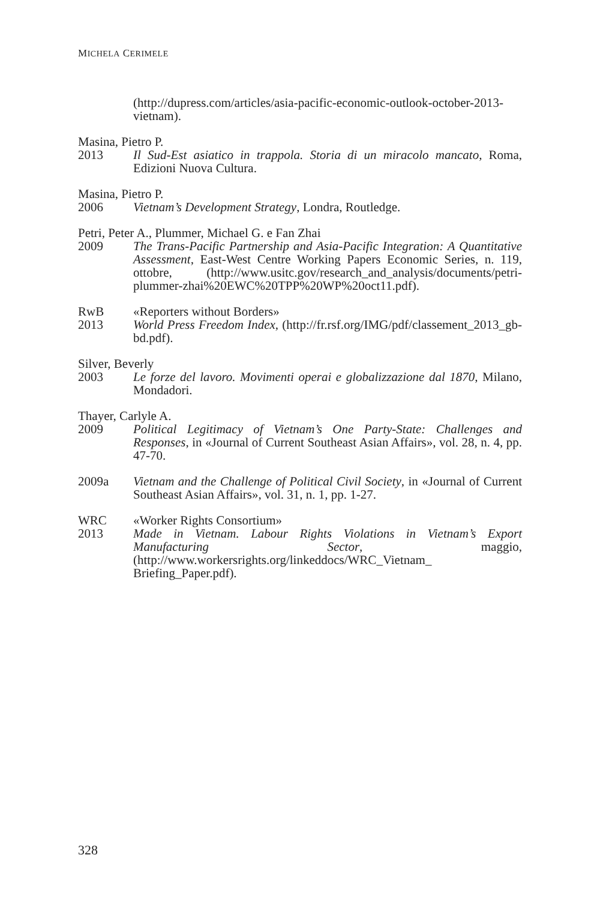MICHELA CERIMELE
(http://dupress.com/articles/asia-pacific-economic-outlook-october-2013-vietnam).
Masina, Pietro P.
2013 Il Sud-Est asiatico in trappola. Storia di un miracolo mancato, Roma, Edizioni Nuova Cultura.
Masina, Pietro P.
2006 Vietnam’s Development Strategy, Londra, Routledge.
Petri, Peter A., Plummer, Michael G. e Fan Zhai
2009 The Trans-Pacific Partnership and Asia-Pacific Integration: A Quantitative Assessment, East-West Centre Working Papers Economic Series, n. 119, ottobre, (http://www.usitc.gov/research_and_analysis/documents/petri-plummer-zhai%20EWC%20TPP%20WP%20oct11.pdf).
RwB «Reporters without Borders»
2013 World Press Freedom Index, (http://fr.rsf.org/IMG/pdf/classement_2013_gb-bd.pdf).
Silver, Beverly
2003 Le forze del lavoro. Movimenti operai e globalizzazione dal 1870, Milano, Mondadori.
Thayer, Carlyle A.
2009 Political Legitimacy of Vietnam’s One Party-State: Challenges and Responses, in «Journal of Current Southeast Asian Affairs», vol. 28, n. 4, pp. 47-70.
2009a Vietnam and the Challenge of Political Civil Society, in «Journal of Current Southeast Asian Affairs», vol. 31, n. 1, pp. 1-27.
WRC «Worker Rights Consortium»
2013 Made in Vietnam. Labour Rights Violations in Vietnam’s Export Manufacturing Sector, maggio, (http://www.workersrights.org/linkeddocs/WRC_Vietnam_ Briefing_Paper.pdf).
328